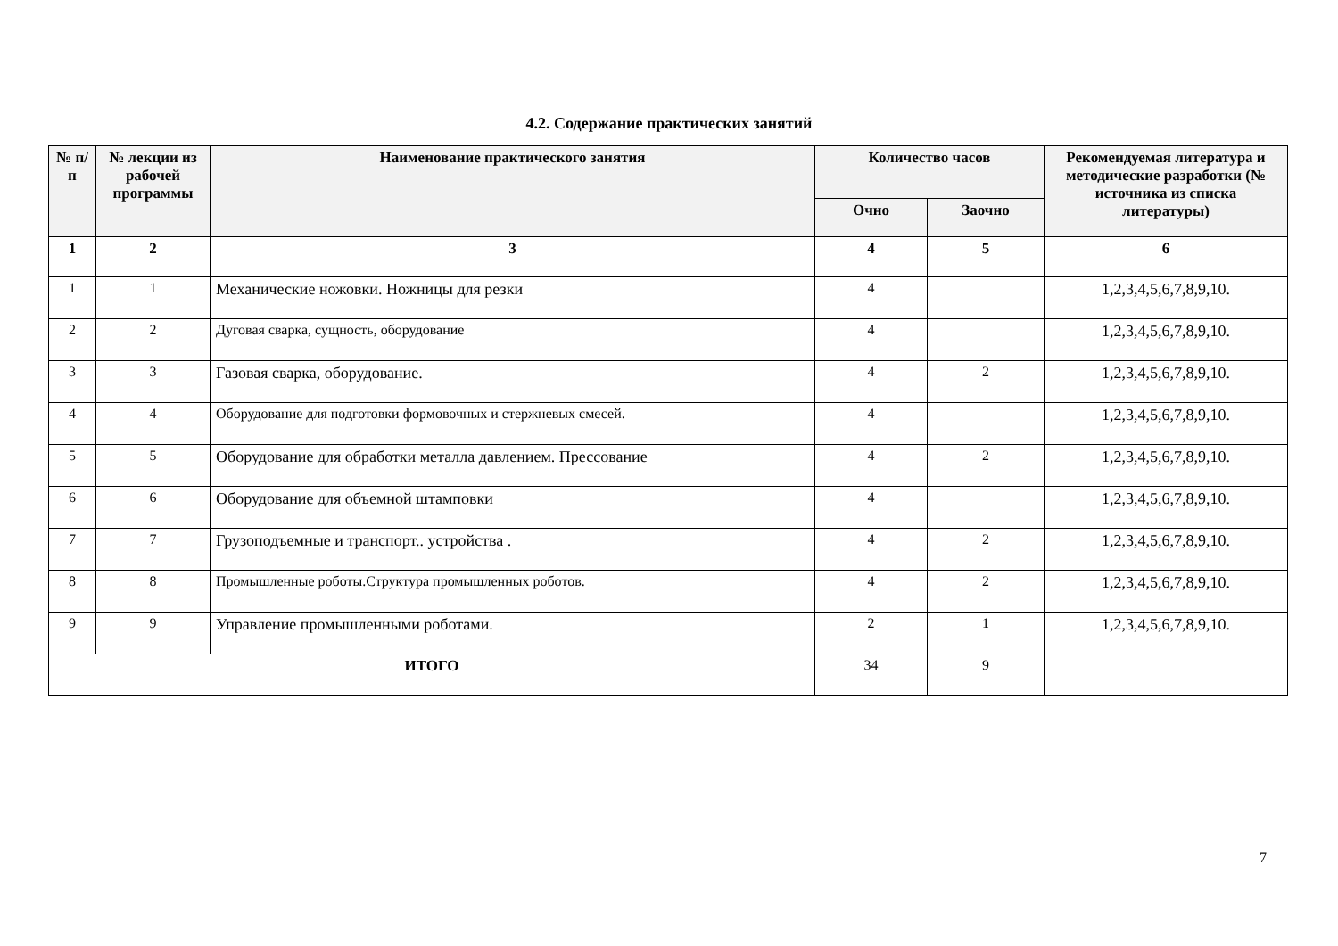4.2. Содержание практических занятий
| № п/п | № лекции из рабочей программы | Наименование практического занятия | Количество часов | | Рекомендуемая литература и методические разработки (№ источника из списка литературы) |
| --- | --- | --- | --- | --- | --- |
| | | | Очно | Заочно | |
| 1 | 2 | 3 | 4 | 5 | 6 |
| 1 | 1 | Механические ножовки. Ножницы для резки | 4 | | 1,2,3,4,5,6,7,8,9,10. |
| 2 | 2 | Дуговая сварка, сущность, оборудование | 4 | | 1,2,3,4,5,6,7,8,9,10. |
| 3 | 3 | Газовая сварка, оборудование. | 4 | 2 | 1,2,3,4,5,6,7,8,9,10. |
| 4 | 4 | Оборудование для подготовки формовочных и стержневых смесей. | 4 | | 1,2,3,4,5,6,7,8,9,10. |
| 5 | 5 | Оборудование для обработки металла давлением. Прессование | 4 | 2 | 1,2,3,4,5,6,7,8,9,10. |
| 6 | 6 | Оборудование для объемной штамповки | 4 | | 1,2,3,4,5,6,7,8,9,10. |
| 7 | 7 | Грузоподъемные и транспорт.. устройства . | 4 | 2 | 1,2,3,4,5,6,7,8,9,10. |
| 8 | 8 | Промышленные роботы.Структура промышленных роботов. | 4 | 2 | 1,2,3,4,5,6,7,8,9,10. |
| 9 | 9 | Управление промышленными роботами. | 2 | 1 | 1,2,3,4,5,6,7,8,9,10. |
| ИТОГО | | | 34 | 9 | |
7